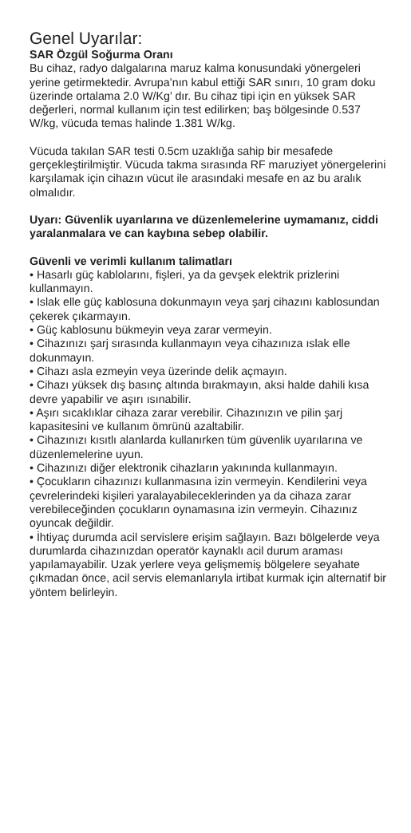Genel Uyarılar:
SAR Özgül Soğurma Oranı
Bu cihaz, radyo dalgalarına maruz kalma konusundaki yönergeleri yerine getirmektedir. Avrupa’nın kabul ettiği SAR sınırı, 10 gram doku üzerinde ortalama 2.0 W/Kg’ dır. Bu cihaz tipi için en yüksek SAR değerleri, normal kullanım için test edilirken; baş bölgesinde 0.537 W/kg, vücuda temas halinde 1.381 W/kg.
Vücuda takılan SAR testi 0.5cm uzaklığa sahip bir mesafede gerçekleştirilmiştir. Vücuda takma sırasında RF maruziyet yönergelerini karşılamak için cihazın vücut ile arasındaki mesafe en az bu aralık olmalıdır.
Uyarı: Güvenlik uyarılarına ve düzenlemelerine uymamanız, ciddi yaralanmalara ve can kaybına sebep olabilir.
Güvenli ve verimli kullanım talimatları
• Hasarlı güç kablolarını, fişleri, ya da gevşek elektrik prizlerini kullanmayın.
• Islak elle güç kablosuna dokunmayın veya şarj cihazını kablosundan çekerek çıkarmayın.
• Güç kablosunu bükmeyin veya zarar vermeyin.
• Cihazınızı şarj sırasında kullanmayın veya cihazınıza ıslak elle dokunmayın.
• Cihazı asla ezmeyin veya üzerinde delik açmayın.
• Cihazı yüksek dış basınç altında bırakmayın, aksi halde dahili kısa devre yapabilir ve aşırı ısınabilir.
• Aşırı sıcaklıklar cihaza zarar verebilir. Cihazınızın ve pilin şarj kapasitesini ve kullanım ömrünü azaltabilir.
• Cihazınızı kısıtlı alanlarda kullanırken tüm güvenlik uyarılarına ve düzenlemelerine uyun.
• Cihazınızı diğer elektronik cihazların yakınında kullanmayın.
• Çocukların cihazınızı kullanmasına izin vermeyin. Kendilerini veya çevrelerindeki kişileri yaralayabileceklerinden ya da cihaza zarar verebileceğinden çocukların oynamasına izin vermeyin. Cihazınız oyuncak değildir.
• İhtiyaç durumda acil servislere erişim sağlayın. Bazı bölgelerde veya durumlarda cihazınızdan operatör kaynaklı acil durum araması yapılamayabilir. Uzak yerlere veya gelişmemiş bölgelere seyahate çıkmadan önce, acil servis elemanlarıyla irtibat kurmak için alternatif bir yöntem belirleyin.